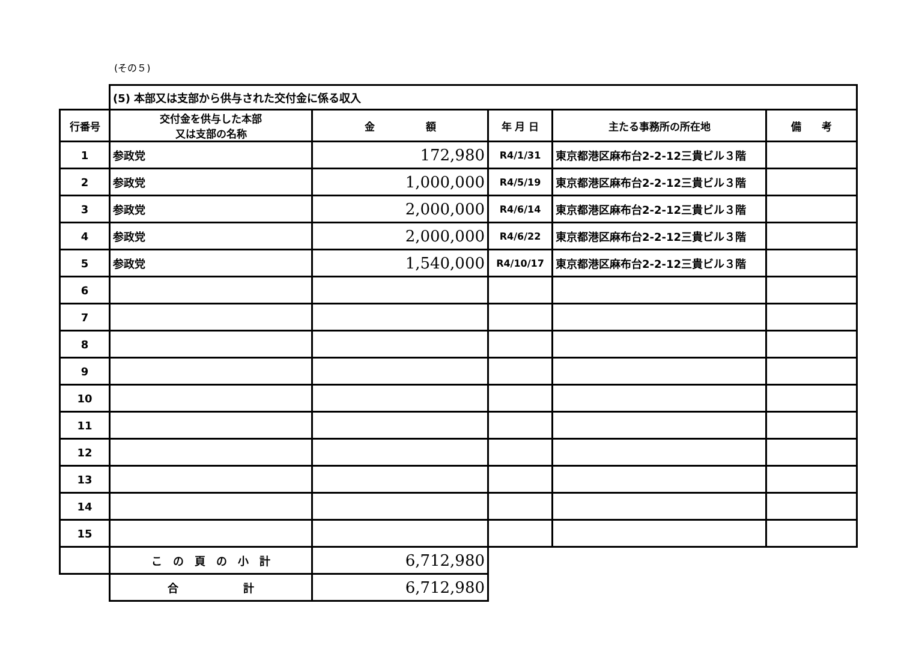(その５)
| | (5) 本部又は支部から供与された交付金に係る収入 | | | | |
| 行番号 | 交付金を供与した本部 又は支部の名称 | 金 額 | 年 月 日 | 主たる事務所の所在地 | 備 考 |
| 1 | 参政党 | 172,980 | R4/1/31 | 東京都港区麻布台2-2-12三貴ビル３階 | |
| 2 | 参政党 | 1,000,000 | R4/5/19 | 東京都港区麻布台2-2-12三貴ビル３階 | |
| 3 | 参政党 | 2,000,000 | R4/6/14 | 東京都港区麻布台2-2-12三貴ビル３階 | |
| 4 | 参政党 | 2,000,000 | R4/6/22 | 東京都港区麻布台2-2-12三貴ビル３階 | |
| 5 | 参政党 | 1,540,000 | R4/10/17 | 東京都港区麻布台2-2-12三貴ビル３階 | |
| 6 | | | | | |
| 7 | | | | | |
| 8 | | | | | |
| 9 | | | | | |
| 10 | | | | | |
| 11 | | | | | |
| 12 | | | | | |
| 13 | | | | | |
| 14 | | | | | |
| 15 | | | | | |
| | こ の 頁 の 小 計 | 6,712,980 | | | |
| | 合 計 | 6,712,980 | | | |